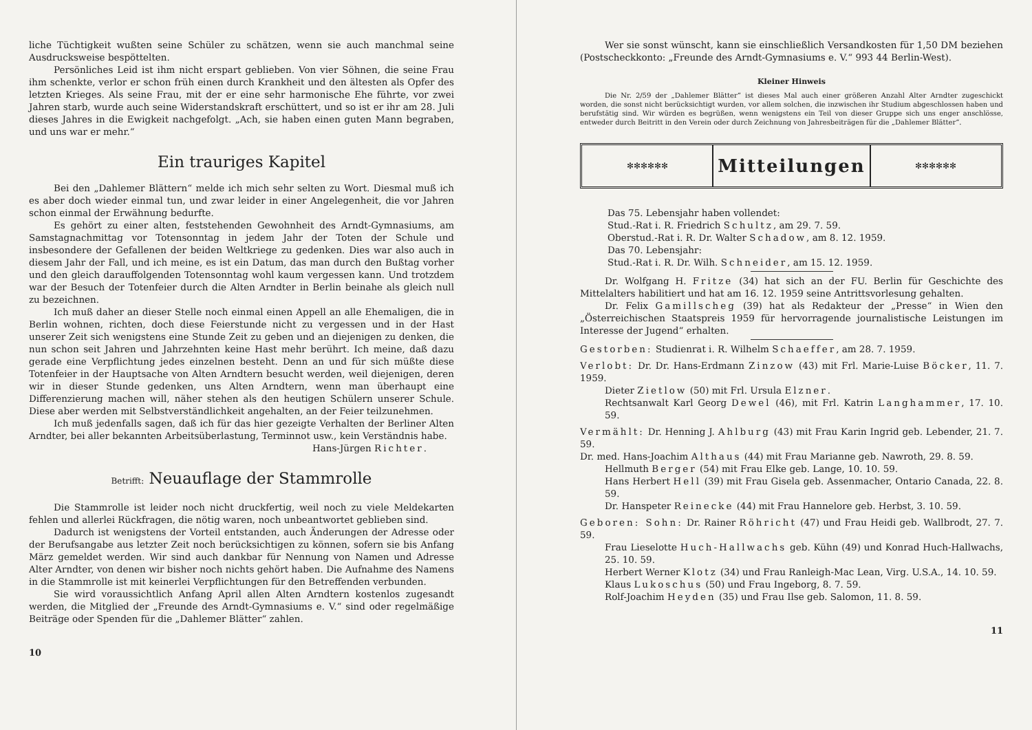liche Tüchtigkeit wußten seine Schüler zu schätzen, wenn sie auch manchmal seine Ausdrucksweise bespöttelten.
Persönliches Leid ist ihm nicht erspart geblieben. Von vier Söhnen, die seine Frau ihm schenkte, verlor er schon früh einen durch Krankheit und den ältesten als Opfer des letzten Krieges. Als seine Frau, mit der er eine sehr harmonische Ehe führte, vor zwei Jahren starb, wurde auch seine Widerstandskraft erschüttert, und so ist er ihr am 28. Juli dieses Jahres in die Ewigkeit nachgefolgt. „Ach, sie haben einen guten Mann begraben, und uns war er mehr.“
Ein trauriges Kapitel
Bei den „Dahlemer Blättern“ melde ich mich sehr selten zu Wort. Diesmal muß ich es aber doch wieder einmal tun, und zwar leider in einer Angelegenheit, die vor Jahren schon einmal der Erwähnung bedurfte.
Es gehört zu einer alten, feststehenden Gewohnheit des Arndt-Gymnasiums, am Samstagnachmittag vor Totensonntag in jedem Jahr der Toten der Schule und insbesondere der Gefallenen der beiden Weltkriege zu gedenken. Dies war also auch in diesem Jahr der Fall, und ich meine, es ist ein Datum, das man durch den Bußtag vorher und den gleich darauffolgenden Totensonntag wohl kaum vergessen kann. Und trotzdem war der Besuch der Totenfeier durch die Alten Arndter in Berlin beinahe als gleich null zu bezeichnen.
Ich muß daher an dieser Stelle noch einmal einen Appell an alle Ehemaligen, die in Berlin wohnen, richten, doch diese Feierstunde nicht zu vergessen und in der Hast unserer Zeit sich wenigstens eine Stunde Zeit zu geben und an diejenigen zu denken, die nun schon seit Jahren und Jahrzehnten keine Hast mehr berührt. Ich meine, daß dazu gerade eine Verpflichtung jedes einzelnen besteht. Denn an und für sich müßte diese Totenfeier in der Hauptsache von Alten Arndtern besucht werden, weil diejenigen, deren wir in dieser Stunde gedenken, uns Alten Arndtern, wenn man überhaupt eine Differenzierung machen will, näher stehen als den heutigen Schülern unserer Schule. Diese aber werden mit Selbstverständlichkeit angehalten, an der Feier teilzunehmen.
Ich muß jedenfalls sagen, daß ich für das hier gezeigte Verhalten der Berliner Alten Arndter, bei aller bekannten Arbeitsüberlastung, Terminnot usw., kein Verständnis habe.
Hans-Jürgen Richter.
Betrifft: Neuauflage der Stammrolle
Die Stammrolle ist leider noch nicht druckfertig, weil noch zu viele Meldekarten fehlen und allerlei Rückfragen, die nötig waren, noch unbeantwortet geblieben sind.
Dadurch ist wenigstens der Vorteil entstanden, auch Änderungen der Adresse oder der Berufsangabe aus letzter Zeit noch berücksichtigen zu können, sofern sie bis Anfang März gemeldet werden. Wir sind auch dankbar für Nennung von Namen und Adresse Alter Arndter, von denen wir bisher noch nichts gehört haben. Die Aufnahme des Namens in die Stammrolle ist mit keinerlei Verpflichtungen für den Betreffenden verbunden.
Sie wird voraussichtlich Anfang April allen Alten Arndtern kostenlos zugesandt werden, die Mitglied der „Freunde des Arndt-Gymnasiums e. V.“ sind oder regelmäßige Beiträge oder Spenden für die „Dahlemer Blätter“ zahlen.
10
Wer sie sonst wünscht, kann sie einschließlich Versandkosten für 1,50 DM beziehen (Postscheckkonto: „Freunde des Arndt-Gymnasiums e. V.“ 993 44 Berlin-West).
Kleiner Hinweis
Die Nr. 2/59 der „Dahlemer Blätter“ ist dieses Mal auch einer größeren Anzahl Alter Arndter zugeschickt worden, die sonst nicht berücksichtigt wurden, vor allem solchen, die inzwischen ihr Studium abgeschlossen haben und berufstätig sind. Wir würden es begrüßen, wenn wenigstens ein Teil von dieser Gruppe sich uns enger anschlösse, entweder durch Beitritt in den Verein oder durch Zeichnung von Jahresbeiträgen für die „Dahlemer Blätter“.
✻✻✻✻✻✻
Mitteilungen
✻✻✻✻✻✻
Das 75. Lebensjahr haben vollendet:
Stud.-Rat i. R. Friedrich Schultz, am 29. 7. 59.
Oberstud.-Rat i. R. Dr. Walter Schadow, am 8. 12. 1959.
Das 70. Lebensjahr:
Stud.-Rat i. R. Dr. Wilh. Schneider, am 15. 12. 1959.
Dr. Wolfgang H. Fritze (34) hat sich an der FU. Berlin für Geschichte des Mittelalters habilitiert und hat am 16. 12. 1959 seine Antrittsvorlesung gehalten.
Dr. Felix Gamillscheg (39) hat als Redakteur der „Presse“ in Wien den „Österreichischen Staatspreis 1959 für hervorragende journalistische Leistungen im Interesse der Jugend“ erhalten.
Gestorben: Studienrat i. R. Wilhelm Schaeffer, am 28. 7. 1959.
Verlobt: Dr. Dr. Hans-Erdmann Zinzow (43) mit Frl. Marie-Luise Böcker, 11. 7. 1959.
Dieter Zietlow (50) mit Frl. Ursula Elzner.
Rechtsanwalt Karl Georg Dewel (46), mit Frl. Katrin Langhammer, 17. 10. 59.
Vermählt: Dr. Henning J. Ahlburg (43) mit Frau Karin Ingrid geb. Lebender, 21. 7. 59.
Dr. med. Hans-Joachim Althaus (44) mit Frau Marianne geb. Nawroth, 29. 8. 59.
Hellmuth Berger (54) mit Frau Elke geb. Lange, 10. 10. 59.
Hans Herbert Hell (39) mit Frau Gisela geb. Assenmacher, Ontario Canada, 22. 8. 59.
Dr. Hanspeter Reinecke (44) mit Frau Hannelore geb. Herbst, 3. 10. 59.
Geboren: Sohn: Dr. Rainer Röhricht (47) und Frau Heidi geb. Wallbrodt, 27. 7. 59.
Frau Lieselotte Huch-Hallwachs geb. Kühn (49) und Konrad Huch-Hallwachs, 25. 10. 59.
Herbert Werner Klotz (34) und Frau Ranleigh-Mac Lean, Virg. U.S.A., 14. 10. 59.
Klaus Lukoschus (50) und Frau Ingeborg, 8. 7. 59.
Rolf-Joachim Heyden (35) und Frau Ilse geb. Salomon, 11. 8. 59.
11